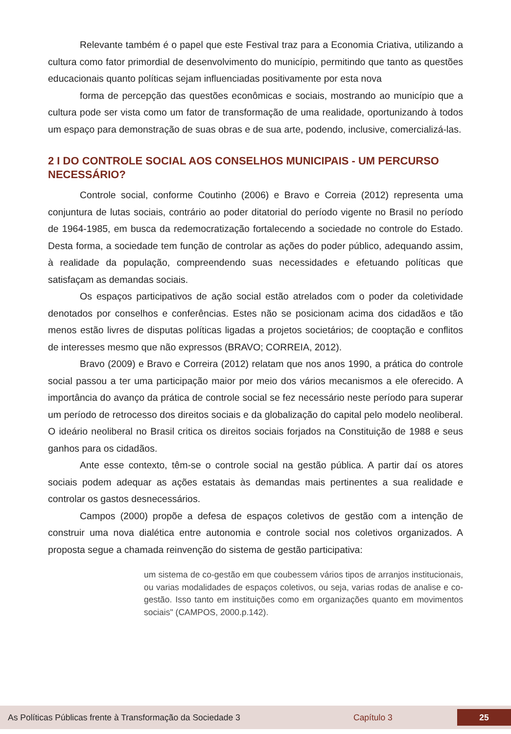Relevante também é o papel que este Festival traz para a Economia Criativa, utilizando a cultura como fator primordial de desenvolvimento do município, permitindo que tanto as questões educacionais quanto políticas sejam influenciadas positivamente por esta nova
forma de percepção das questões econômicas e sociais, mostrando ao município que a cultura pode ser vista como um fator de transformação de uma realidade, oportunizando à todos um espaço para demonstração de suas obras e de sua arte, podendo, inclusive, comercializá-las.
2 I DO CONTROLE SOCIAL AOS CONSELHOS MUNICIPAIS - UM PERCURSO NECESSÁRIO?
Controle social, conforme Coutinho (2006) e Bravo e Correia (2012) representa uma conjuntura de lutas sociais, contrário ao poder ditatorial do período vigente no Brasil no período de 1964-1985, em busca da redemocratização fortalecendo a sociedade no controle do Estado. Desta forma, a sociedade tem função de controlar as ações do poder público, adequando assim, à realidade da população, compreendendo suas necessidades e efetuando políticas que satisfaçam as demandas sociais.
Os espaços participativos de ação social estão atrelados com o poder da coletividade denotados por conselhos e conferências. Estes não se posicionam acima dos cidadãos e tão menos estão livres de disputas políticas ligadas a projetos societários; de cooptação e conflitos de interesses mesmo que não expressos (BRAVO; CORREIA, 2012).
Bravo (2009) e Bravo e Correira (2012) relatam que nos anos 1990, a prática do controle social passou a ter uma participação maior por meio dos vários mecanismos a ele oferecido. A importância do avanço da prática de controle social se fez necessário neste período para superar um período de retrocesso dos direitos sociais e da globalização do capital pelo modelo neoliberal. O ideário neoliberal no Brasil critica os direitos sociais forjados na Constituição de 1988 e seus ganhos para os cidadãos.
Ante esse contexto, têm-se o controle social na gestão pública. A partir daí os atores sociais podem adequar as ações estatais às demandas mais pertinentes a sua realidade e controlar os gastos desnecessários.
Campos (2000) propõe a defesa de espaços coletivos de gestão com a intenção de construir uma nova dialética entre autonomia e controle social nos coletivos organizados. A proposta segue a chamada reinvenção do sistema de gestão participativa:
um sistema de co-gestão em que coubessem vários tipos de arranjos institucionais, ou varias modalidades de espaços coletivos, ou seja, varias rodas de analise e co-gestão. Isso tanto em instituições como em organizações quanto em movimentos sociais" (CAMPOS, 2000.p.142).
As Políticas Públicas frente à Transformação da Sociedade 3 Capítulo 3 25